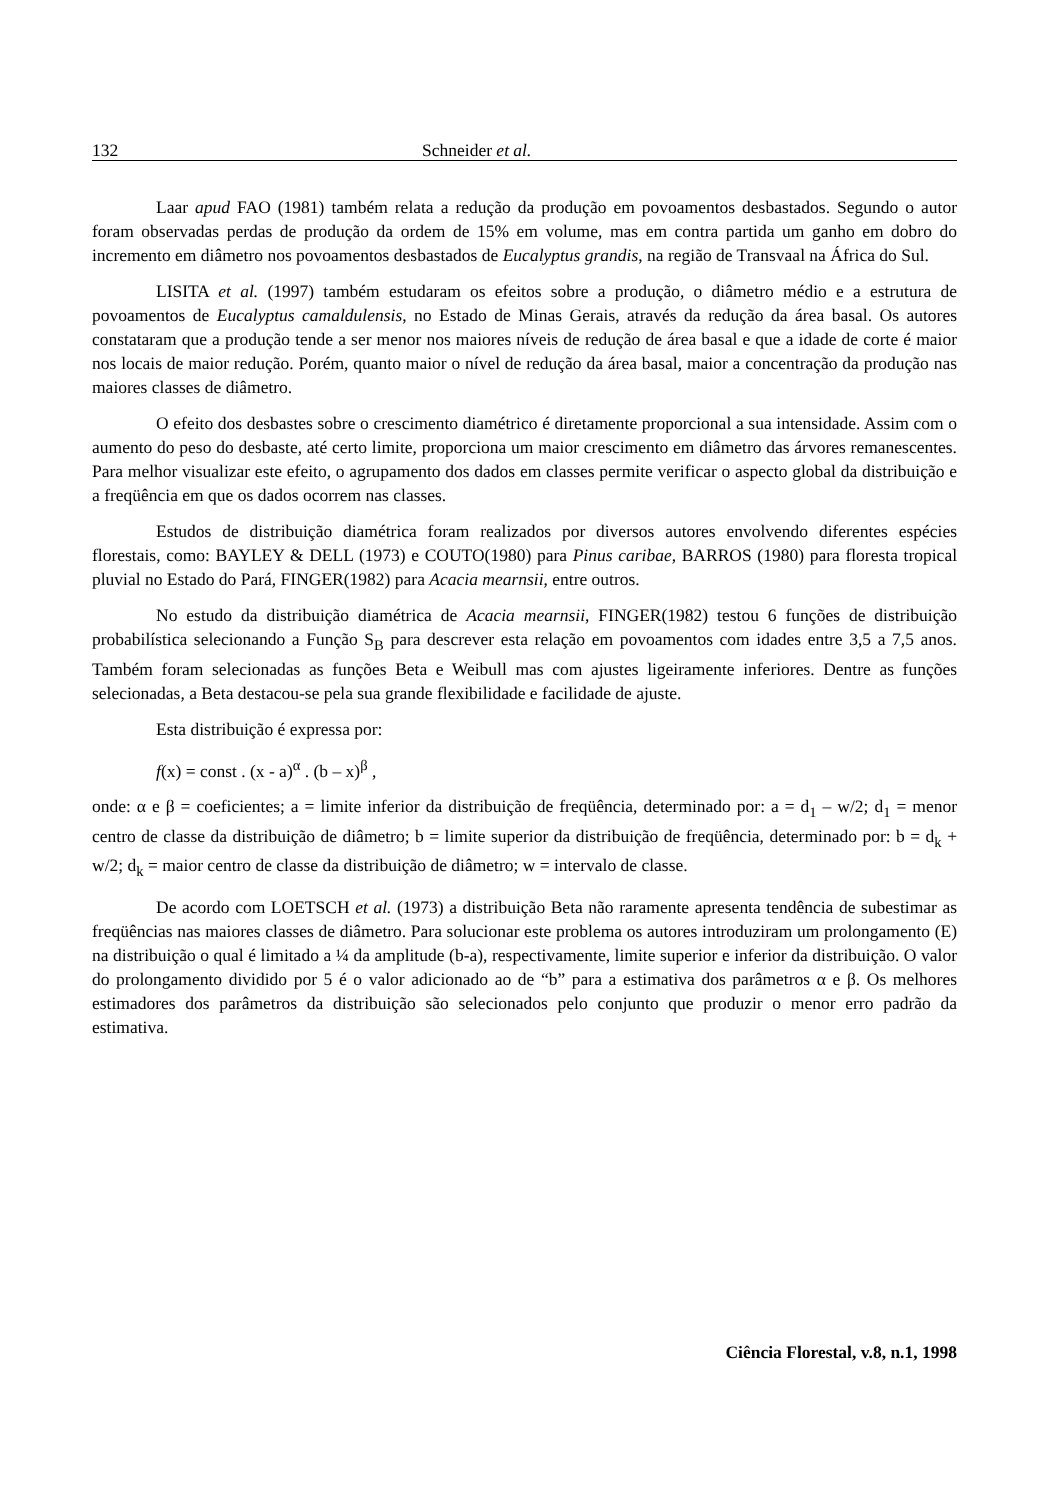132 Schneider et al.
Laar apud FAO (1981) também relata a redução da produção em povoamentos desbastados. Segundo o autor foram observadas perdas de produção da ordem de 15% em volume, mas em contra partida um ganho em dobro do incremento em diâmetro nos povoamentos desbastados de Eucalyptus grandis, na região de Transvaal na África do Sul.
LISITA et al. (1997) também estudaram os efeitos sobre a produção, o diâmetro médio e a estrutura de povoamentos de Eucalyptus camaldulensis, no Estado de Minas Gerais, através da redução da área basal. Os autores constataram que a produção tende a ser menor nos maiores níveis de redução de área basal e que a idade de corte é maior nos locais de maior redução. Porém, quanto maior o nível de redução da área basal, maior a concentração da produção nas maiores classes de diâmetro.
O efeito dos desbastes sobre o crescimento diamétrico é diretamente proporcional a sua intensidade. Assim com o aumento do peso do desbaste, até certo limite, proporciona um maior crescimento em diâmetro das árvores remanescentes. Para melhor visualizar este efeito, o agrupamento dos dados em classes permite verificar o aspecto global da distribuição e a freqüência em que os dados ocorrem nas classes.
Estudos de distribuição diamétrica foram realizados por diversos autores envolvendo diferentes espécies florestais, como: BAYLEY & DELL (1973) e COUTO(1980) para Pinus caribae, BARROS (1980) para floresta tropical pluvial no Estado do Pará, FINGER(1982) para Acacia mearnsii, entre outros.
No estudo da distribuição diamétrica de Acacia mearnsii, FINGER(1982) testou 6 funções de distribuição probabilística selecionando a Função S<sub>B</sub> para descrever esta relação em povoamentos com idades entre 3,5 a 7,5 anos. Também foram selecionadas as funções Beta e Weibull mas com ajustes ligeiramente inferiores. Dentre as funções selecionadas, a Beta destacou-se pela sua grande flexibilidade e facilidade de ajuste.
Esta distribuição é expressa por:
f(x) = const . (x - a)<sup>α</sup> . (b – x)<sup>β</sup> ,
onde: α e β = coeficientes; a = limite inferior da distribuição de freqüência, determinado por: a = d<sub>1</sub> – w/2; d<sub>1</sub> = menor centro de classe da distribuição de diâmetro; b = limite superior da distribuição de freqüência, determinado por: b = d<sub>k</sub> + w/2; d<sub>k</sub> = maior centro de classe da distribuição de diâmetro; w = intervalo de classe.
De acordo com LOETSCH et al. (1973) a distribuição Beta não raramente apresenta tendência de subestimar as freqüências nas maiores classes de diâmetro. Para solucionar este problema os autores introduziram um prolongamento (E) na distribuição o qual é limitado a ¼ da amplitude (b-a), respectivamente, limite superior e inferior da distribuição. O valor do prolongamento dividido por 5 é o valor adicionado ao de “b” para a estimativa dos parâmetros α e β. Os melhores estimadores dos parâmetros da distribuição são selecionados pelo conjunto que produzir o menor erro padrão da estimativa.
Ciência Florestal, v.8, n.1, 1998